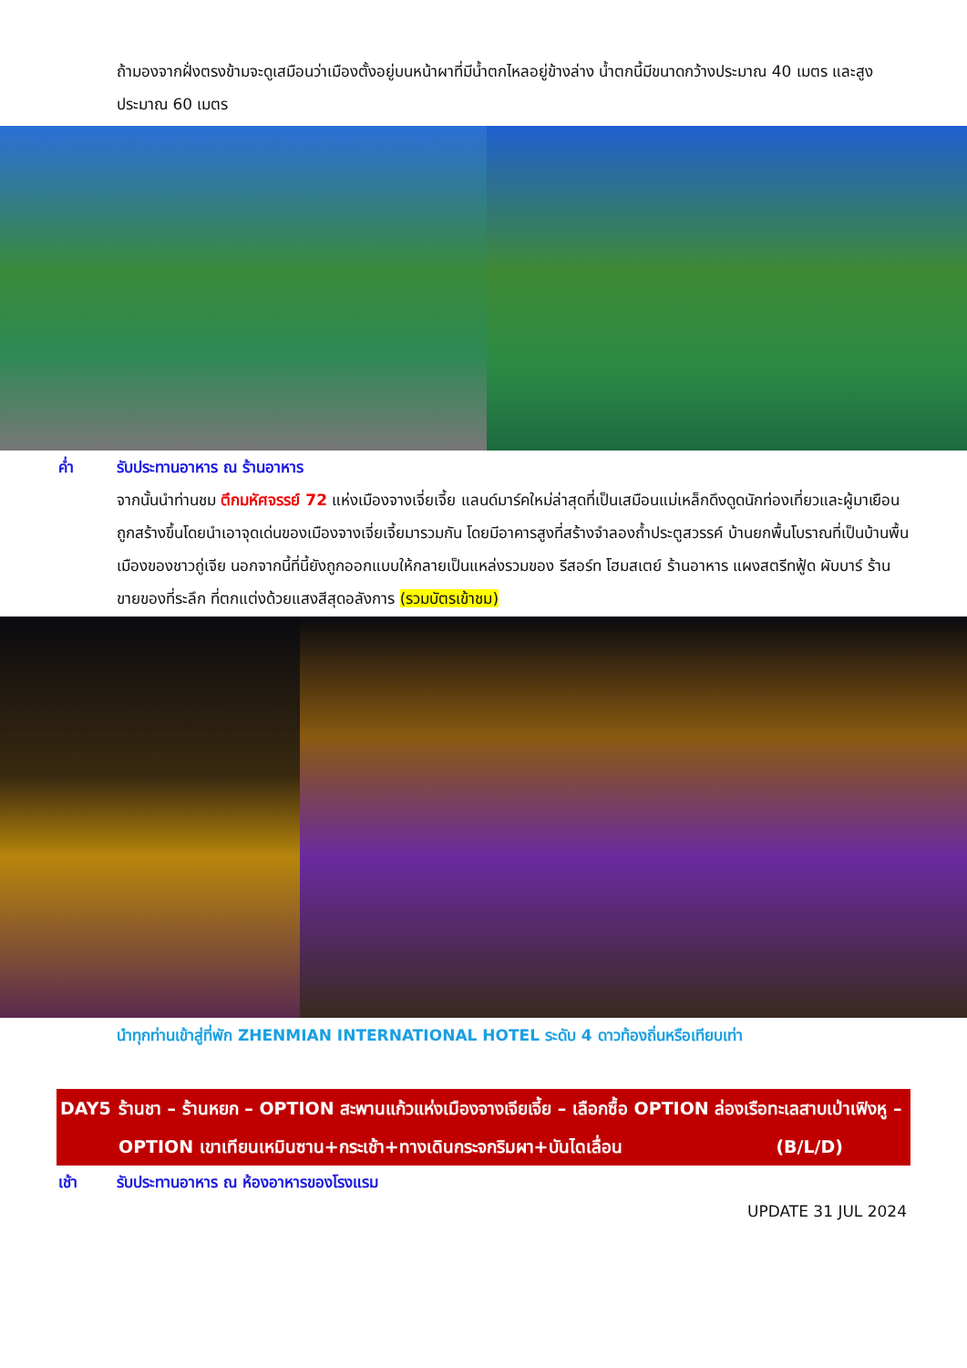ถ้ามองจากฝั่งตรงข้ามจะดูเสมือนว่าเมืองตั้งอยู่บนหน้าผาที่มีน้ำตกไหลอยู่ข้างล่าง น้ำตกนี้มีขนาดกว้างประมาณ 40 เมตร และสูงประมาณ 60 เมตร
ค่ำ รับประทานอาหาร ณ ร้านอาหาร
จากนั้นนำท่านชม ตึกมหัศจรรย์ 72 แห่งเมืองจางเจี่ยเจี้ย แลนด์มาร์คใหม่ล่าสุดที่เป็นเสมือนแม่เหล็กดึงดูดนักท่องเที่ยวและผู้มาเยือน ถูกสร้างขึ้นโดยนำเอาจุดเด่นของเมืองจางเจี่ยเจี้ยมารวมกัน โดยมีอาคารสูงที่สร้างจำลองถ้ำประตูสวรรค์ บ้านยกพื้นโบราณที่เป็นบ้านพื้นเมืองของชาวถู่เจีย นอกจากนี้ที่นี้ยังถูกออกแบบให้กลายเป็นแหล่งรวมของ รีสอร์ท โฮมสเตย์ ร้านอาหาร แผงสตรีทฟู้ด ผับบาร์ ร้านขายของที่ระลึก ที่ตกแต่งด้วยแสงสีสุดอลังการ (รวมบัตรเข้าชม)
นำทุกท่านเข้าสู่ที่พัก ZHENMIAN INTERNATIONAL HOTEL ระดับ 4 ดาวท้องถิ่นหรือเทียบเท่า
DAY5 ร้านชา – ร้านหยก – OPTION สะพานแก้วแห่งเมืองจางเจียเจี้ย – เลือกซื้อ OPTION ล่องเรือทะเลสาบเป่าเฟิงหู – OPTION เขาเทียนเหมินซาน+กระเช้า+ทางเดินกระจกริมผา+บันไดเลื่อน (B/L/D)
เช้า รับประทานอาหาร ณ ห้องอาหารของโรงแรม
UPDATE 31 JUL 2024